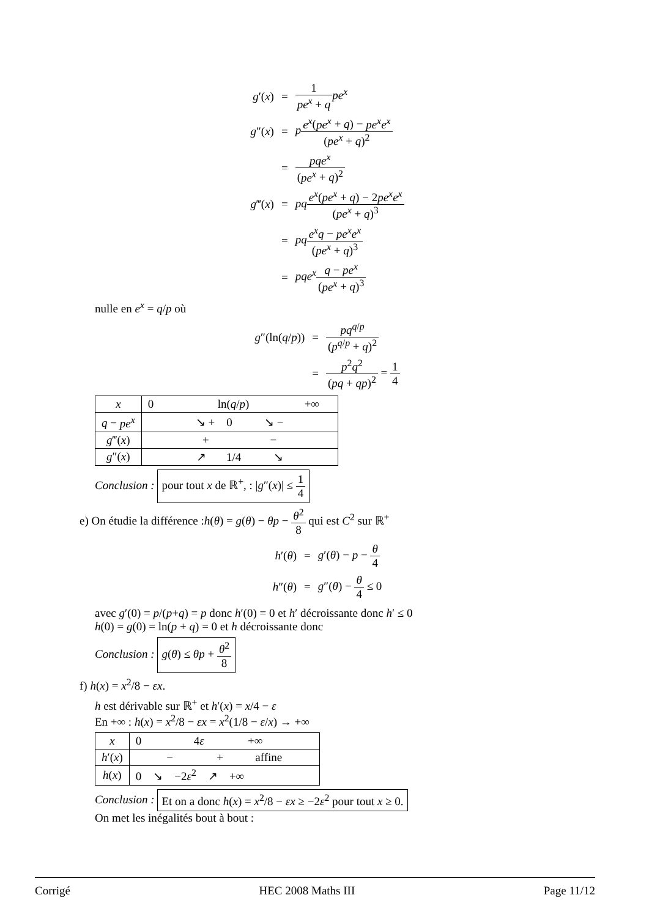| g ′( x ) | = | 1 pe<sup>x</sup> + q pe<sup>x</sup> |
| g ″( x ) | = | p e<sup>x</sup> ( pe<sup>x</sup> + q ) − pe<sup>x</sup>e<sup>x</sup> ( pe<sup>x</sup> + q )<sup>2</sup> |
| | = | pqe<sup>x</sup> ( pe<sup>x</sup> + q )<sup>2</sup> |
| g ‴( x ) | = | pq e<sup>x</sup> ( pe<sup>x</sup> + q ) − 2 pe<sup>x</sup>e<sup>x</sup> ( pe<sup>x</sup> + q )<sup>3</sup> |
| | = | pq e<sup>x</sup>q − pe<sup>x</sup>e<sup>x</sup> ( pe<sup>x</sup> + q )<sup>3</sup> |
| | = | pqe<sup>x</sup> q − pe<sup>x</sup> ( pe<sup>x</sup> + q )<sup>3</sup> |
nulle en e<sup>x</sup> = q/p où
| g ″(ln( q / p )) | = | pq<sup>q/p</sup> ( p<sup>q/p</sup> + q )<sup>2</sup> |
| | = | p<sup>2</sup> q<sup>2</sup> ( pq + qp )<sup>2</sup> = 1 4 |
| x | 0 ln( q / p ) +∞ |
| q − pe<sup>x</sup> | ↘ + 0 ↘ − |
| g ‴( x ) | + − |
| g ″( x ) | ↗ 1/4 ↘ |
Conclusion : pour tout x de ℝ<sup>+</sup>, : |g″(x)| ≤ 1 4
e) On étudie la différence :h(θ) = g(θ) − θp − θ<sup>2</sup> 8 qui est C<sup>2</sup> sur ℝ<sup>+</sup>
| h ′( θ ) | = | g ′( θ ) − p − θ 4 |
| h ″( θ ) | = | g ″( θ ) − θ 4 ≤ 0 |
avec g′(0) = p/(p+q) = p donc h′(0) = 0 et h′ décroissante donc h′ ≤ 0
h(0) = g(0) = ln(p + q) = 0 et h décroissante donc
Conclusion : g(θ) ≤ θp + θ<sup>2</sup> 8
f) h(x) = x<sup>2</sup>/8 − εx.
h est dérivable sur ℝ<sup>+</sup> et h′(x) = x/4 − ε
En +∞ : h(x) = x<sup>2</sup>/8 − εx = x<sup>2</sup>(1/8 − ε/x) → +∞
| x | 0 4 ε +∞ |
| h ′( x ) | − + affine |
| h ( x ) | 0 ↘ −2 ε<sup>2</sup> ↗ +∞ |
Conclusion : Et on a donc h(x) = x<sup>2</sup>/8 − εx ≥ −2ε<sup>2</sup> pour tout x ≥ 0.
On met les inégalités bout à bout :
Corrigé HEC 2008 Maths III Page 11/12